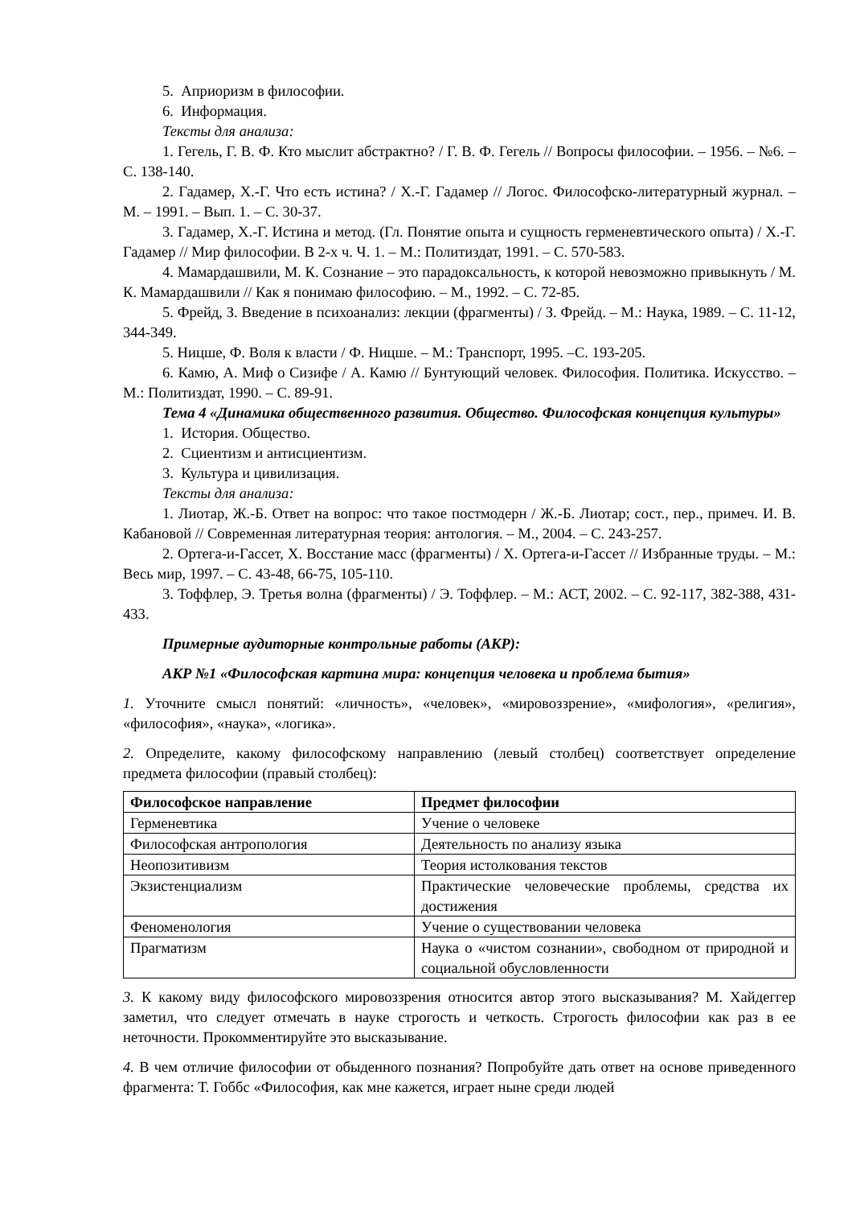5. Априоризм в философии.
6. Информация.
Тексты для анализа:
1. Гегель, Г. В. Ф. Кто мыслит абстрактно? / Г. В. Ф. Гегель // Вопросы философии. – 1956. – №6. – С. 138-140.
2. Гадамер, Х.-Г. Что есть истина? / Х.-Г. Гадамер // Логос. Философско-литературный журнал. – М. – 1991. – Вып. 1. – С. 30-37.
3. Гадамер, Х.-Г. Истина и метод. (Гл. Понятие опыта и сущность герменевтического опыта) / Х.-Г. Гадамер // Мир философии. В 2-х ч. Ч. 1. – М.: Политиздат, 1991. – С. 570-583.
4. Мамардашвили, М. К. Сознание – это парадоксальность, к которой невозможно привыкнуть / М. К. Мамардашвили // Как я понимаю философию. – М., 1992. – С. 72-85.
5. Фрейд, З. Введение в психоанализ: лекции (фрагменты) / З. Фрейд. – М.: Наука, 1989. – С. 11-12, 344-349.
5. Ницше, Ф. Воля к власти / Ф. Ницше. – М.: Транспорт, 1995. –С. 193-205.
6. Камю, А. Миф о Сизифе / А. Камю // Бунтующий человек. Философия. Политика. Искусство. – М.: Политиздат, 1990. – С. 89-91.
Тема 4 «Динамика общественного развития. Общество. Философская концепция культуры»
1. История. Общество.
2. Сциентизм и антисциентизм.
3. Культура и цивилизация.
Тексты для анализа:
1. Лиотар, Ж.-Б. Ответ на вопрос: что такое постмодерн / Ж.-Б. Лиотар; сост., пер., примеч. И. В. Кабановой // Современная литературная теория: антология. – М., 2004. – С. 243-257.
2. Ортега-и-Гассет, Х. Восстание масс (фрагменты) / Х. Ортега-и-Гассет // Избранные труды. – М.: Весь мир, 1997. – С. 43-48, 66-75, 105-110.
3. Тоффлер, Э. Третья волна (фрагменты) / Э. Тоффлер. – М.: АСТ, 2002. – С. 92-117, 382-388, 431-433.
Примерные аудиторные контрольные работы (АКР):
АКР №1 «Философская картина мира: концепция человека и проблема бытия»
1. Уточните смысл понятий: «личность», «человек», «мировоззрение», «мифология», «религия», «философия», «наука», «логика».
2. Определите, какому философскому направлению (левый столбец) соответствует определение предмета философии (правый столбец):
| Философское направление | Предмет философии |
| --- | --- |
| Герменевтика | Учение о человеке |
| Философская антропология | Деятельность по анализу языка |
| Неопозитивизм | Теория истолкования текстов |
| Экзистенциализм | Практические человеческие проблемы, средства их достижения |
| Феноменология | Учение о существовании человека |
| Прагматизм | Наука о «чистом сознании», свободном от природной и социальной обусловленности |
3. К какому виду философского мировоззрения относится автор этого высказывания? М. Хайдеггер заметил, что следует отмечать в науке строгость и четкость. Строгость философии как раз в ее неточности. Прокомментируйте это высказывание.
4. В чем отличие философии от обыденного познания? Попробуйте дать ответ на основе приведенного фрагмента: Т. Гоббс «Философия, как мне кажется, играет ныне среди людей